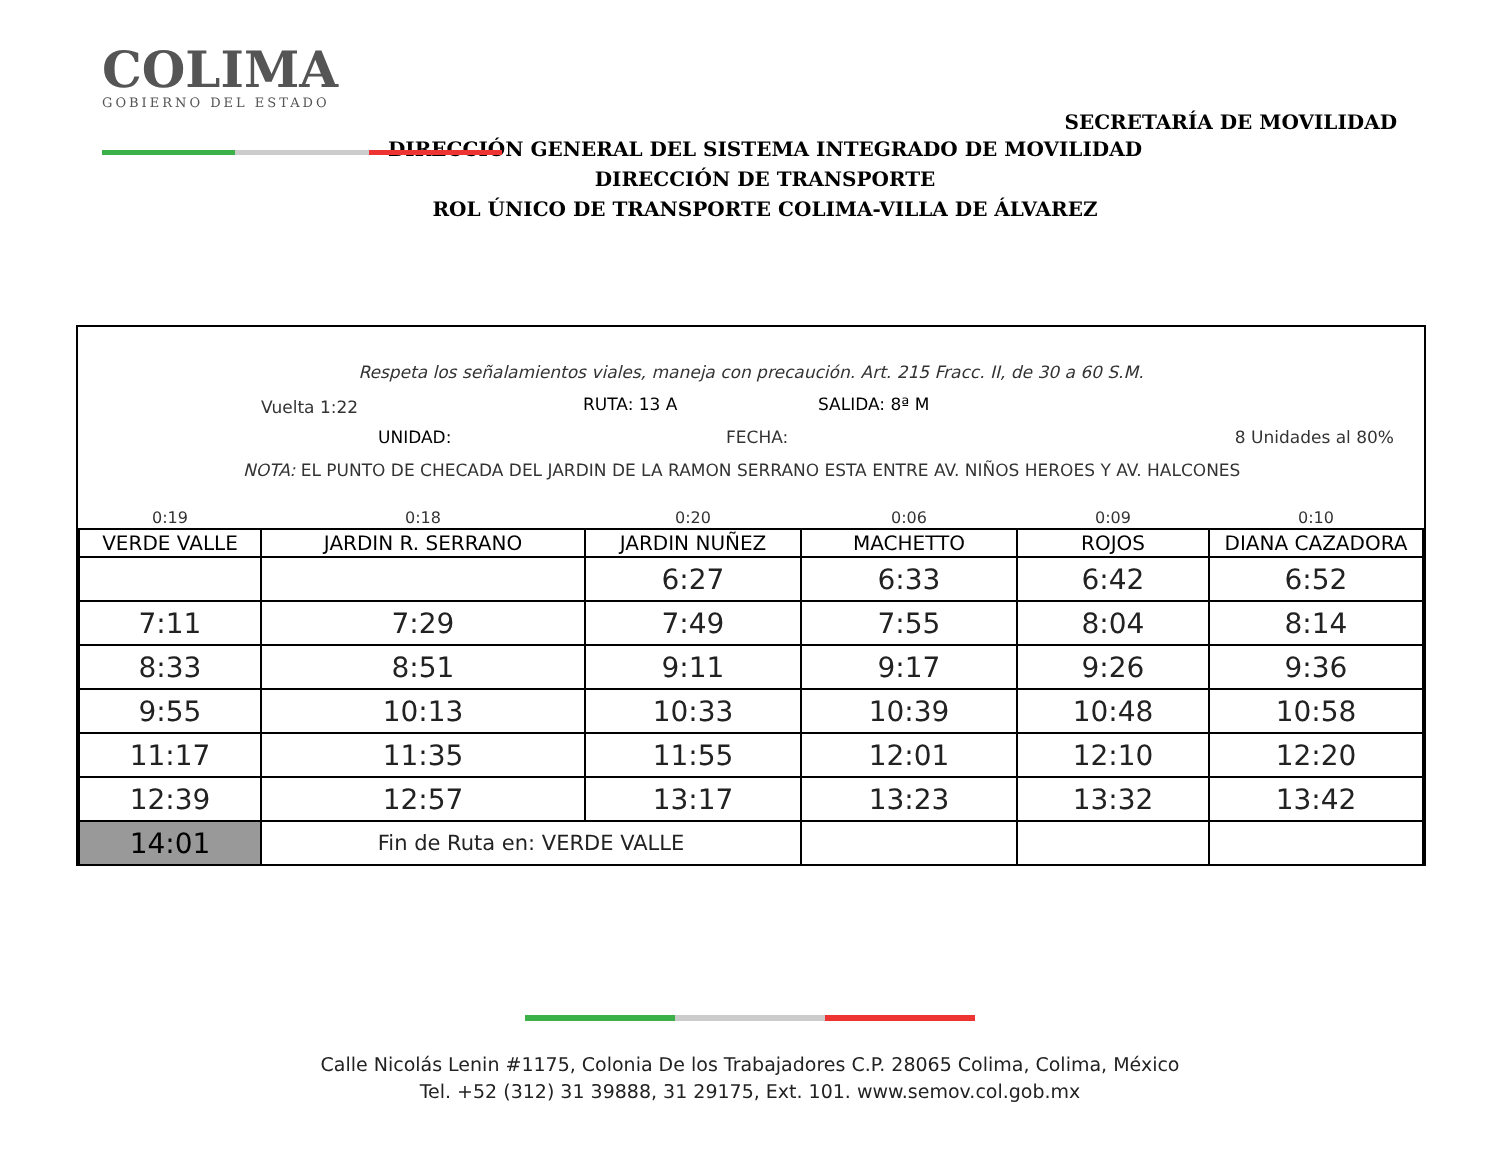COLIMA
GOBIERNO DEL ESTADO
SECRETARÍA DE MOVILIDAD
DIRECCIÓN GENERAL DEL SISTEMA INTEGRADO DE MOVILIDAD
DIRECCIÓN DE TRANSPORTE
ROL ÚNICO DE TRANSPORTE COLIMA-VILLA DE ÁLVAREZ
Respeta los señalamientos viales, maneja con precaución. Art. 215 Fracc. II, de 30 a 60 S.M.
Vuelta 1:22 RUTA: 13 A SALIDA: 8ª M
UNIDAD: FECHA: 8 Unidades al 80%
NOTA: EL PUNTO DE CHECADA DEL JARDIN DE LA RAMON SERRANO ESTA ENTRE AV. NIÑOS HEROES Y AV. HALCONES
| 0:19 | 0:18 | 0:20 | 0:06 | 0:09 | 0:10 |
| VERDE VALLE | JARDIN R. SERRANO | JARDIN NUÑEZ | MACHETTO | ROJOS | DIANA CAZADORA |
| | | 6:27 | 6:33 | 6:42 | 6:52 |
| 7:11 | 7:29 | 7:49 | 7:55 | 8:04 | 8:14 |
| 8:33 | 8:51 | 9:11 | 9:17 | 9:26 | 9:36 |
| 9:55 | 10:13 | 10:33 | 10:39 | 10:48 | 10:58 |
| 11:17 | 11:35 | 11:55 | 12:01 | 12:10 | 12:20 |
| 12:39 | 12:57 | 13:17 | 13:23 | 13:32 | 13:42 |
| 14:01 | Fin de Ruta en: VERDE VALLE | | | | |
Calle Nicolás Lenin #1175, Colonia De los Trabajadores C.P. 28065 Colima, Colima, México
Tel. +52 (312) 31 39888, 31 29175, Ext. 101. www.semov.col.gob.mx